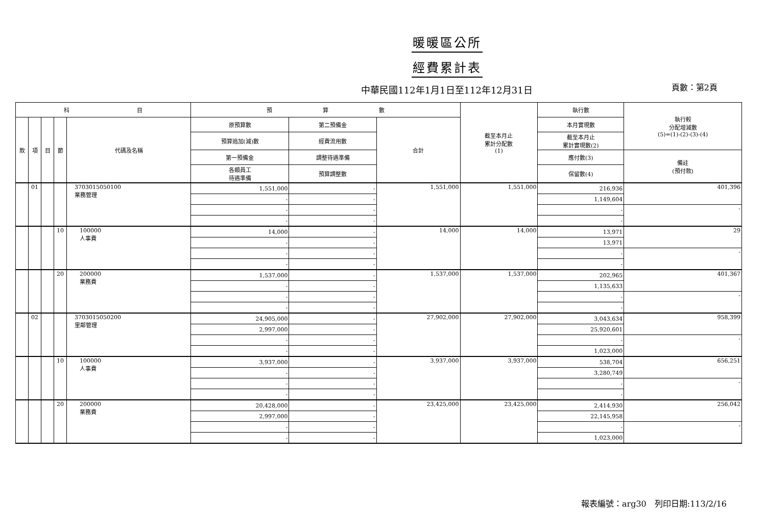暖暖區公所
經費累計表
中華民國112年1月1日至112年12月31日 頁數：第2頁
| 科 目 | | | | | 預 算 數 | | | 截至本月止 累計分配數 (1) | 執行數 | 執行較 分配增減數 (5)=(1)-(2)-(3)-(4) |
| --- | --- | --- | --- | --- | --- | --- | --- | --- | --- | --- |
| 款 | 項 | 目 | 節 | 代碼及名稱 | 原預算數 | 第二預備金 | 合計 | | 本月實現數 | |
| | | | | | 預算追加(減)數 | 經費流用數 | | | 截至本月止 累計實現數(2) | |
| | | | | | 第一預備金 | 調整待遇準備 | | | 應付數(3) | 備註 (預付款) |
| | | | | | 各類員工 待遇準備 | 預算調整數 | | | 保留數(4) | |
| | 01 | | | 3703015050100 業務管理 | 1,551,000 | - | 1,551,000 | 1,551,000 | 216,936 | 401,396 |
| | | | | | - | - | | | 1,149,604 | |
| | | | | | - | - | | | - | - |
| | | | | | - | - | | | - | |
| | | | 10 | 100000 人事費 | 14,000 | - | 14,000 | 14,000 | 13,971 | 29 |
| | | | | | - | - | | | 13,971 | |
| | | | | | - | - | | | - | - |
| | | | | | - | - | | | - | |
| | | | 20 | 200000 業務費 | 1,537,000 | - | 1,537,000 | 1,537,000 | 202,965 | 401,367 |
| | | | | | - | - | | | 1,135,633 | |
| | | | | | - | - | | | - | - |
| | | | | | - | - | | | - | |
| | 02 | | | 3703015050200 里鄰管理 | 24,905,000 | - | 27,902,000 | 27,902,000 | 3,043,634 | 958,399 |
| | | | | | 2,997,000 | - | | | 25,920,601 | |
| | | | | | - | - | | | - | - |
| | | | | | - | - | | | 1,023,000 | |
| | | | 10 | 100000 人事費 | 3,937,000 | - | 3,937,000 | 3,937,000 | 538,704 | 656,251 |
| | | | | | - | - | | | 3,280,749 | |
| | | | | | - | - | | | - | - |
| | | | | | - | - | | | - | |
| | | | 20 | 200000 業務費 | 20,428,000 | - | 23,425,000 | 23,425,000 | 2,414,930 | 256,042 |
| | | | | | 2,997,000 | - | | | 22,145,958 | |
| | | | | | - | - | | | - | - |
| | | | | | - | - | | | 1,023,000 | |
報表編號：arg30　列印日期:113/2/16